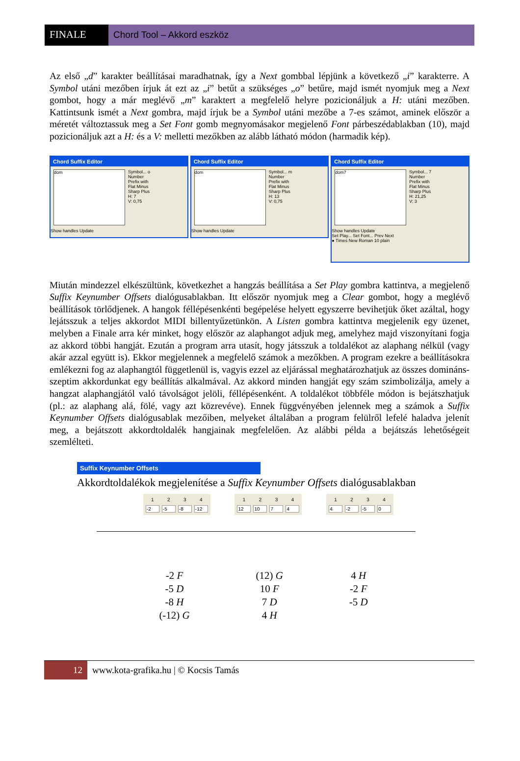FINALE Chord Tool – Akkord eszköz
Az első „d” karakter beállításai maradhatnak, így a Next gombbal lépjünk a következő „i” karakterre. A Symbol utáni mezőben írjuk át ezt az „i” betűt a szükséges „o” betűre, majd ismét nyomjuk meg a Next gombot, hogy a már meglévő „m” karaktert a megfelelő helyre pozicionáljuk a H: utáni mezőben. Kattintsunk ismét a Next gombra, majd írjuk be a Symbol utáni mezőbe a 7-es számot, aminek először a méretét változtassuk meg a Set Font gomb megnyomásakor megjelenő Font párbeszédablakban (10), majd pozicionáljuk azt a H: és a V: melletti mezőkben az alább látható módon (harmadik kép).
Chord Suffix Editor
dom
Symbol... o
Number
Prefix with
Flat Minus
Sharp Plus
H: 7
V: 0,75
Show handles Update
Chord Suffix Editor
dom
Symbol... m
Number
Prefix with
Flat Minus
Sharp Plus
H: 13
V: 0,75
Show handles Update
Chord Suffix Editor
dom7
Symbol... 7
Number
Prefix with
Flat Minus
Sharp Plus
H: 21,25
V: 3
Show handles Update
Set Play... Set Font... Prev Next
● Times New Roman 10 plain
Miután mindezzel elkészültünk, következhet a hangzás beállítása a Set Play gombra kattintva, a megjelenő Suffix Keynumber Offsets dialógusablakban. Itt először nyomjuk meg a Clear gombot, hogy a meglévő beállítások törlődjenek. A hangok féllépésenkénti begépelése helyett egyszerre bevihetjük őket azáltal, hogy lejátsszuk a teljes akkordot MIDI billentyűzetünkön. A Listen gombra kattintva megjelenik egy üzenet, melyben a Finale arra kér minket, hogy először az alaphangot adjuk meg, amelyhez majd viszonyítani fogja az akkord többi hangját. Ezután a program arra utasít, hogy játsszuk a toldalékot az alaphang nélkül (vagy akár azzal együtt is). Ekkor megjelennek a megfelelő számok a mezőkben. A program ezekre a beállításokra emlékezni fog az alaphangtól függetlenül is, vagyis ezzel az eljárással meghatározhatjuk az összes domináns-szeptim akkordunkat egy beállítás alkalmával. Az akkord minden hangját egy szám szimbolizálja, amely a hangzat alaphangjától való távolságot jelöli, féllépésenként. A toldalékot többféle módon is bejátszhatjuk (pl.: az alaphang alá, fölé, vagy azt közrevéve). Ennek függvényében jelennek meg a számok a Suffix Keynumber Offsets dialógusablak mezőiben, melyeket általában a program felülről lefelé haladva jelenít meg, a bejátszott akkordtoldalék hangjainak megfelelően. Az alábbi példa a bejátszás lehetőségeit szemlélteti.
Suffix Keynumber Offsets
Akkordtoldalékok megjelenítése a Suffix Keynumber Offsets dialógusablakban
| 1 | 2 | 3 | 4 |
| --- | --- | --- | --- |
| -2 | -5 | -8 | -12 |
| 1 | 2 | 3 | 4 |
| --- | --- | --- | --- |
| 12 | 10 | 7 | 4 |
| 1 | 2 | 3 | 4 |
| --- | --- | --- | --- |
| 4 | -2 | -5 | 0 |
-2 F
-5 D
-8 H
(-12) G
(12) G
10 F
7 D
4 H
4 H
-2 F
-5 D
12 www.kota-grafika.hu | © Kocsis Tamás